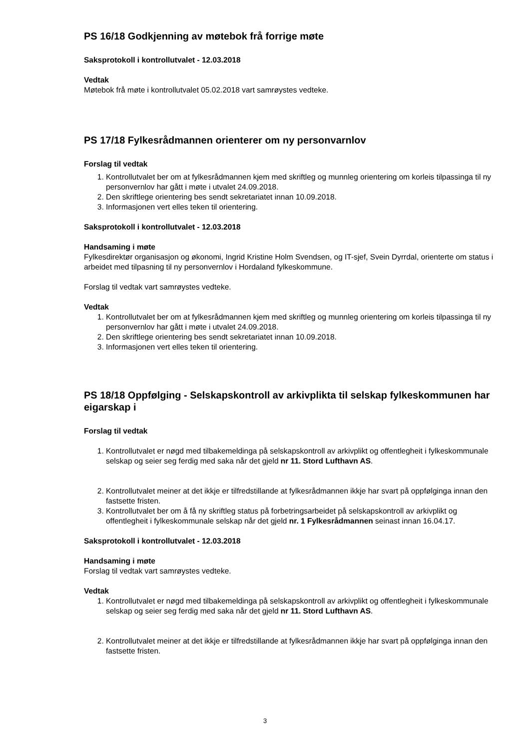PS 16/18 Godkjenning av møtebok frå forrige møte
Saksprotokoll i kontrollutvalet - 12.03.2018
Vedtak
Møtebok frå møte i kontrollutvalet 05.02.2018 vart samrøystes vedteke.
PS 17/18 Fylkesrådmannen orienterer om ny personvarnlov
Forslag til vedtak
1. Kontrollutvalet ber om at fylkesrådmannen kjem med skriftleg og munnleg orientering om korleis tilpassinga til ny personvernlov har gått i møte i utvalet 24.09.2018.
2. Den skriftlege orientering bes sendt sekretariatet innan 10.09.2018.
3. Informasjonen vert elles teken til orientering.
Saksprotokoll i kontrollutvalet - 12.03.2018
Handsaming i møte
Fylkesdirektør organisasjon og økonomi, Ingrid Kristine Holm Svendsen, og IT-sjef, Svein Dyrrdal, orienterte om status i arbeidet med tilpasning til ny personvernlov i Hordaland fylkeskommune.
Forslag til vedtak vart samrøystes vedteke.
Vedtak
1. Kontrollutvalet ber om at fylkesrådmannen kjem med skriftleg og munnleg orientering om korleis tilpassinga til ny personvernlov har gått i møte i utvalet 24.09.2018.
2. Den skriftlege orientering bes sendt sekretariatet innan 10.09.2018.
3. Informasjonen vert elles teken til orientering.
PS 18/18 Oppfølging - Selskapskontroll av arkivplikta til selskap fylkeskommunen har eigarskap i
Forslag til vedtak
1. Kontrollutvalet er nøgd med tilbakemeldinga på selskapskontroll av arkivplikt og offentlegheit i fylkeskommunale selskap og seier seg ferdig med saka når det gjeld nr 11. Stord Lufthavn AS.
2. Kontrollutvalet meiner at det ikkje er tilfredstillande at fylkesrådmannen ikkje har svart på oppfølginga innan den fastsette fristen.
3. Kontrollutvalet ber om å få ny skriftleg status på forbetringsarbeidet på selskapskontroll av arkivplikt og offentlegheit i fylkeskommunale selskap når det gjeld nr. 1 Fylkesrådmannen seinast innan 16.04.17.
Saksprotokoll i kontrollutvalet - 12.03.2018
Handsaming i møte
Forslag til vedtak vart samrøystes vedteke.
Vedtak
1. Kontrollutvalet er nøgd med tilbakemeldinga på selskapskontroll av arkivplikt og offentlegheit i fylkeskommunale selskap og seier seg ferdig med saka når det gjeld nr 11. Stord Lufthavn AS.
2. Kontrollutvalet meiner at det ikkje er tilfredstillande at fylkesrådmannen ikkje har svart på oppfølginga innan den fastsette fristen.
3